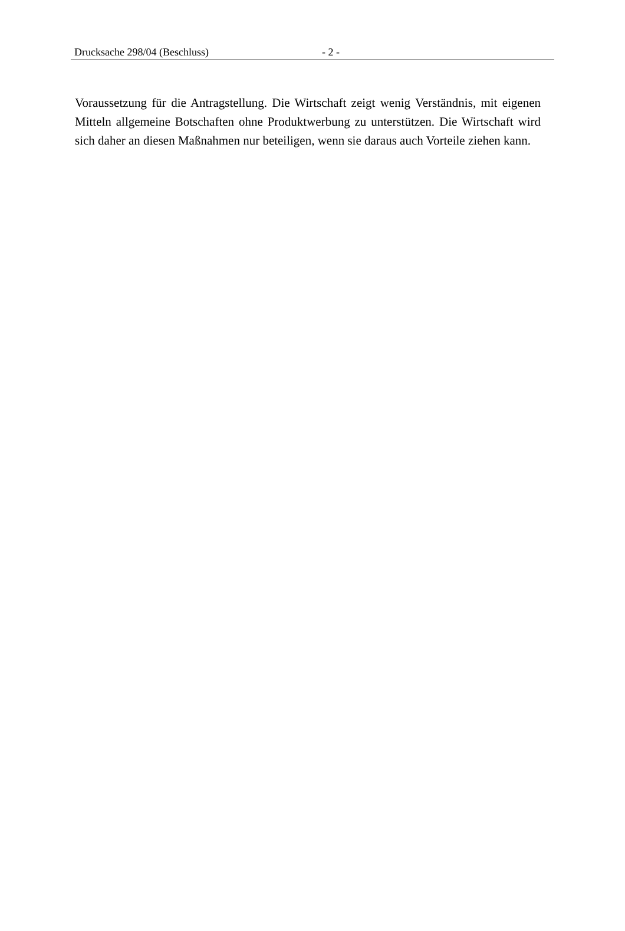Drucksache 298/04 (Beschluss) - 2 -
Voraussetzung für die Antragstellung. Die Wirtschaft zeigt wenig Verständnis, mit eigenen Mitteln allgemeine Botschaften ohne Produktwerbung zu unterstützen. Die Wirtschaft wird sich daher an diesen Maßnahmen nur beteiligen, wenn sie daraus auch Vorteile ziehen kann.